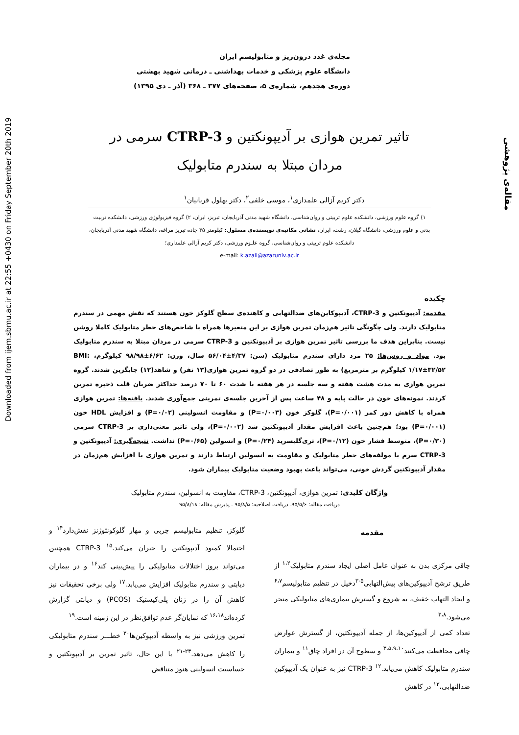Downloaded from ijem.sbmu.ac.ir at 22:55 +0430 on Friday September 20th 2019
مقاله‌ی پژوهشی
مجله‌ی غدد درون‌ریز و متابولیسم ایران
دانشگاه علوم پزشکی و خدمات بهداشتی ـ درمانی شهید بهشتی
دوره‌ی هجدهم، شماره‌ی ۵، صفحه‌های ۳۷۷ ـ ۳۶۸ (آذر ـ دی ۱۳۹۵)
تاثیر تمرین هوازی بر آدیپونکتین و CTRP-3 سرمی در مردان مبتلا به سندرم متابولیک
دکتر کریم آزالی علمداری<sup>۱</sup>، موسی خلفی<sup>۲</sup>، دکتر بهلول قربانیان<sup>۱</sup>
۱) گروه علوم ورزشی، دانشکده علوم تربیتی و روان‌شناسی، دانشگاه شهید مدنی آذربایجان، تبریز، ایران، ۲) گروه فیزیولوژی ورزشی، دانشکده تربیت بدنی و علوم ورزشی، دانشگاه گیلان، رشت، ایران، نشانی مکاتبه‌ی نویسنده‌ی مسئول: کیلومتر ۳۵ جاده تبریز مراغه، دانشگاه شهید مدنی آذربایجان، دانشکده علوم تربیتی و روان‌شناسی، گروه علـوم ورزشی، دکتر کریم آزالی علمداری؛
e-mail: k.azali@azaruniv.ac.ir
چکیده
مقدمه: آدیپونکتین و CTRP-3، آدیپوکاین‌های ضدالتهابی و کاهنده‌ی سطح گلوکز خون هستند که نقش مهمی در سندرم متابولیک دارند. ولی چگونگی تاثیر هم‌زمان تمرین هوازی بر این متغیرها همراه با شاخص‌های خطر متابولیک کاملا روشن نیست. بنابراین هدف ما بررسی تاثیر تمرین هوازی بر آدیپونکتین و CTRP-3 سرمی در مردان مبتلا به سندرم متابولیک بود. مواد و روش‌ها: ۲۵ مرد دارای سندرم متابولیک (سن: ۴/۳۷±۵۶/۰۴ سال، وزن: ۶/۶۲±۹۸/۹۸ کیلوگرم، BMI: ۱/۱۷±۳۲/۵۲ کیلوگرم بر مترمربع) به طور تصادفی در دو گروه تمرین هوازی(۱۳ نفر) و شاهد(۱۲) جایگزین شدند. گروه تمرین هوازی به مدت هشت هفته و سه جلسه در هر هفته با شدت ۶۰ تا ۷۰ درصد حداکثر ضربان قلب ذخیره تمرین کردند. نمونه‌های خون در حالت پایه و ۴۸ ساعت پس از آخرین جلسه‌ی تمرینی جمع‌آوری شدند. یافته‌ها: تمرین هوازی همراه با کاهش دور کمر (P=۰/۰۰۱)، گلوکز خون (P=۰/۰۰۳) و مقاومت انسولینی (P=۰/۰۲) و افزایش HDL خون (P=۰/۰۰۱) بود؛ هم‌چنین باعث افزایش مقدار آدیپونکتین شد (P=۰/۰۰۲)، ولی تاثیر معنی‌داری بر CTRP-3 سرمی (P=۰/۳۰)، متوسط فشار خون (P=۰/۱۲)، تری‌گلیسرید (P=۰/۲۴) و انسولین (P=۰/۶۵) نداشت. نتیجه‌گیری: آدیپونکتین و CTRP-3 سرم با مولفه‌های خطر متابولیک و مقاومت به انسولین ارتباط دارند و تمرین هوازی با افزایش هم‌زمان در مقدار آدیپونکتین گردش خونی، می‌تواند باعث بهبود وضعیت متابولیک بیماران شود.
واژگان کلیدی: تمرین هوازی، آدیپونکتین، CTRP-3، مقاومت به انسولین، سندرم متابولیک
دریافت مقاله: ۹۵/۵/۶ـ دریافت اصلاحیه: ۹۵/۸/۵ ـ پذیرش مقاله: ۹۵/۸/۱۸
مقدمه
چاقی مرکزی بدن به عنوان عامل اصلی ایجاد سندرم متابولیک<sup>۱،۲</sup> از طریق ترشح آدیپوکین‌های پیش‌التهابی<sup>۵-۳</sup>دخیل در تنظیم متابولیسم<sup>۶،۷</sup> و ایجاد التهاب خفیف، به شروع و گسترش بیماری‌های متابولیکی منجر می‌شود.<sup>۳،۸</sup>
تعداد کمی از آدیپوکین‌ها، از جمله آدیپونکتین، از گسترش عوارض چاقی محافظت می‌کنند<sup>۳،۵،۹،۱۰</sup> و سطوح آن در افراد چاق<sup>۱۱</sup> و بیماران سندرم متابولیک کاهش می‌یابد.<sup>۱۲</sup> CTRP-3 نیز به عنوان یک آدیپوکین ضدالتهابی،<sup>۱۳</sup> در کاهش
گلوکز، تنظیم متابولیسم چربی و مهار گلوکونئوژنز نقش‌دارد<sup>۱۴</sup> و احتمالا کمبود آدیپونکتین را جبران می‌کند.<sup>۱۵</sup> CTRP-3 همچنین می‌تواند بروز اختلالات متابولیکی را پیش‌بینی کند<sup>۱۶</sup> و در بیماران دیابتی و سندرم متابولیک افزایش می‌یابد.<sup>۱۷</sup> ولی برخی تحقیقات نیز کاهش آن را در زنان پلی‌کیستیک (PCOS) و دیابتی گزارش کرده‌اند<sup>۱۶،۱۸</sup> که نمایان‌گر عدم توافق‌نظر در این زمینه است.<sup>۱۹</sup>
تمرین ورزشی نیز به واسطه آدیپوکین‌ها<sup>۲۰</sup> خطـــر سندرم متابولیکی را کاهش می‌دهد.<sup>۲۳-۲۱</sup> با این حال، تاثیر تمرین بر آدیپونکتین و حساسیت انسولینی هنوز متناقض